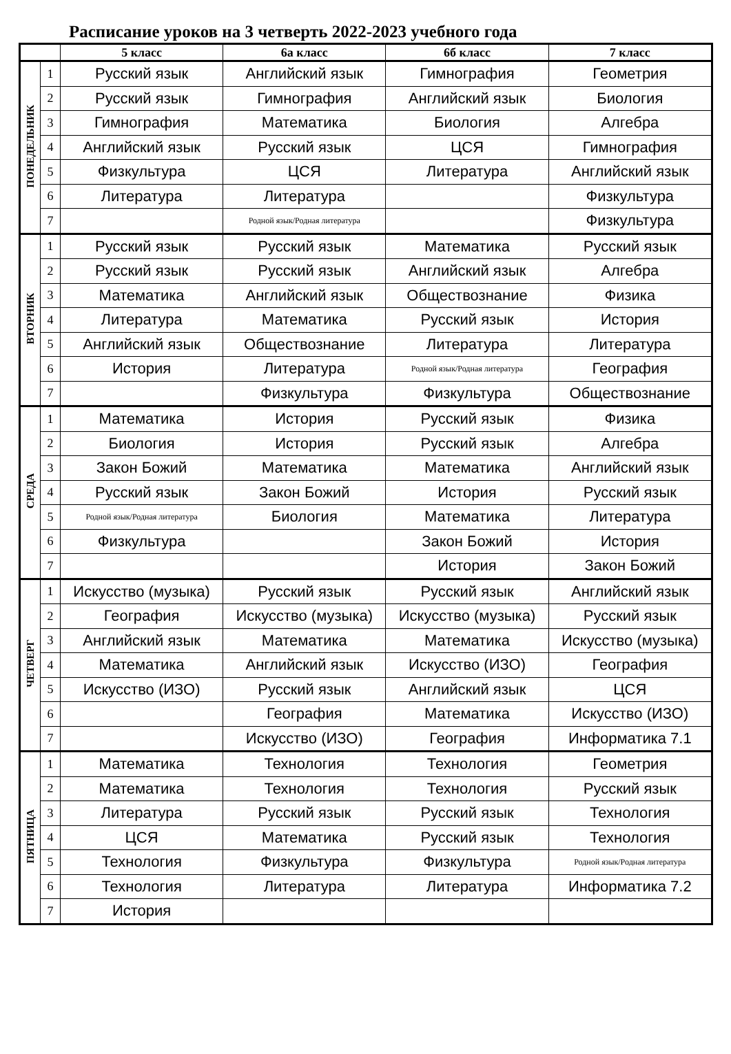Расписание уроков на 3 четверть 2022-2023 учебного года
| | | 5 класс | 6а класс | 6б класс | 7 класс |
| --- | --- | --- | --- | --- | --- |
| ПОНЕДЕЛЬНИК | 1 | Русский язык | Английский язык | Гимнография | Геометрия |
| | 2 | Русский язык | Гимнография | Английский язык | Биология |
| | 3 | Гимнография | Математика | Биология | Алгебра |
| | 4 | Английский язык | Русский язык | ЦСЯ | Гимнография |
| | 5 | Физкультура | ЦСЯ | Литература | Английский язык |
| | 6 | Литература | Литература | | Физкультура |
| | 7 | | Родной язык/Родная литература | | Физкультура |
| ВТОРНИК | 1 | Русский язык | Русский язык | Математика | Русский язык |
| | 2 | Русский язык | Русский язык | Английский язык | Алгебра |
| | 3 | Математика | Английский язык | Обществознание | Физика |
| | 4 | Литература | Математика | Русский язык | История |
| | 5 | Английский язык | Обществознание | Литература | Литература |
| | 6 | История | Литература | Родной язык/Родная литература | География |
| | 7 | | Физкультура | Физкультура | Обществознание |
| СРЕДА | 1 | Математика | История | Русский язык | Физика |
| | 2 | Биология | История | Русский язык | Алгебра |
| | 3 | Закон Божий | Математика | Математика | Английский язык |
| | 4 | Русский язык | Закон Божий | История | Русский язык |
| | 5 | Родной язык/Родная литература | Биология | Математика | Литература |
| | 6 | Физкультура | | Закон Божий | История |
| | 7 | | | История | Закон Божий |
| ЧЕТВЕРГ | 1 | Искусство (музыка) | Русский язык | Русский язык | Английский язык |
| | 2 | География | Искусство (музыка) | Искусство (музыка) | Русский язык |
| | 3 | Английский язык | Математика | Математика | Искусство (музыка) |
| | 4 | Математика | Английский язык | Искусство (ИЗО) | География |
| | 5 | Искусство (ИЗО) | Русский язык | Английский язык | ЦСЯ |
| | 6 | | География | Математика | Искусство (ИЗО) |
| | 7 | | Искусство (ИЗО) | География | Информатика 7.1 |
| ПЯТНИЦА | 1 | Математика | Технология | Технология | Геометрия |
| | 2 | Математика | Технология | Технология | Русский язык |
| | 3 | Литература | Русский язык | Русский язык | Технология |
| | 4 | ЦСЯ | Математика | Русский язык | Технология |
| | 5 | Технология | Физкультура | Физкультура | Родной язык/Родная литература |
| | 6 | Технология | Литература | Литература | Информатика 7.2 |
| | 7 | История | | | |